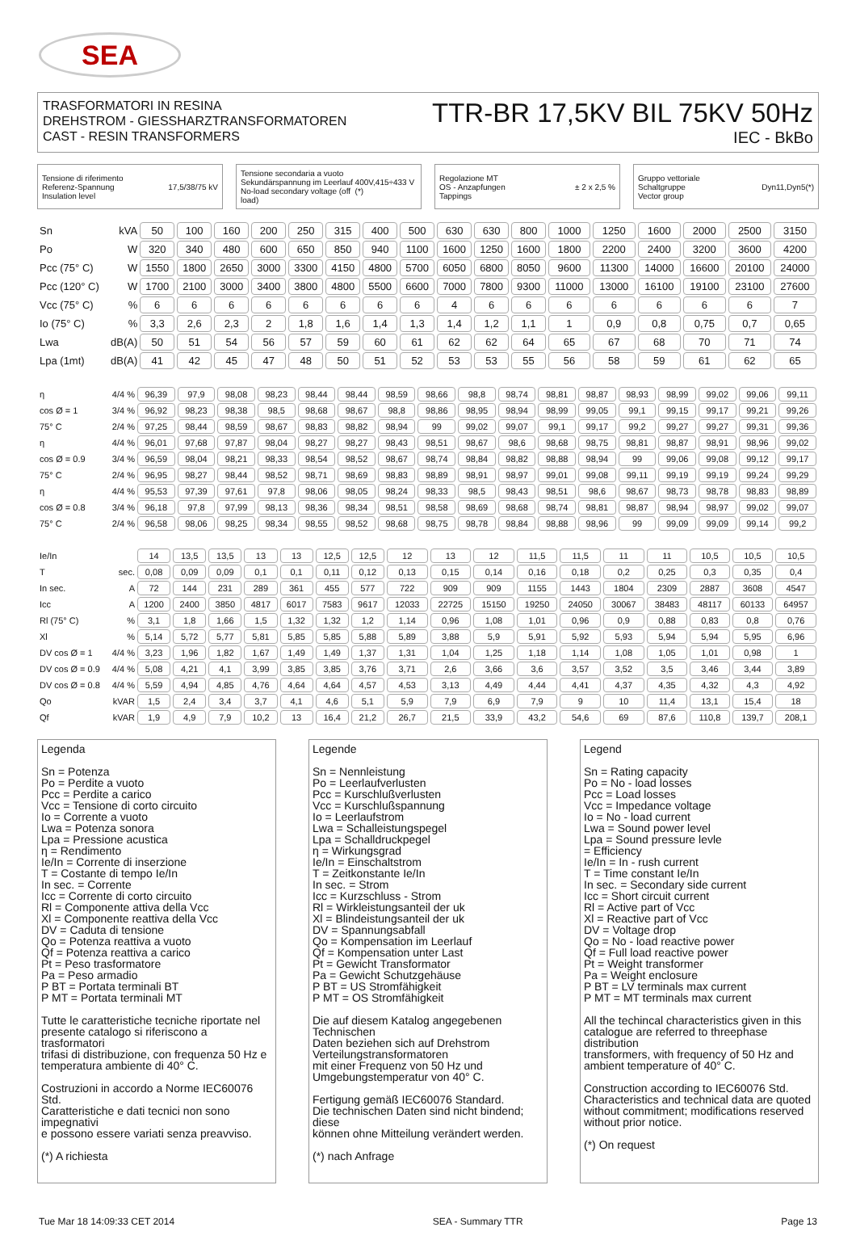SEA
TRASFORMATORI IN RESINA
DREHSTROM - GIESSHARZTRANSFORMATOREN
CAST - RESIN TRANSFORMERS
TTR-BR 17,5KV BIL 75KV 50Hz
IEC - BkBo
Tensione di riferimento
Referenz-Spannung
Insulation level 17,5/38/75 kV
Tensione secondaria a vuoto
Sekundärspannung im Leerlauf
No-load secondary voltage (off load) 400V,415÷433 V (*)
Regolazione MT
OS - Anzapfungen
Tappings ± 2 x 2,5 %
Gruppo vettoriale
Schaltgruppe
Vector group Dyn11,Dyn5(*)
| Sn | kVA | 50 | 100 | 160 | 200 | 250 | 315 | 400 | 500 | 630 | 630 | 800 | 1000 | 1250 | 1600 | 2000 | 2500 | 3150 |
| Po | W | 320 | 340 | 480 | 600 | 650 | 850 | 940 | 1100 | 1600 | 1250 | 1600 | 1800 | 2200 | 2400 | 3200 | 3600 | 4200 |
| Pcc (75° C) | W | 1550 | 1800 | 2650 | 3000 | 3300 | 4150 | 4800 | 5700 | 6050 | 6800 | 8050 | 9600 | 11300 | 14000 | 16600 | 20100 | 24000 |
| Pcc (120° C) | W | 1700 | 2100 | 3000 | 3400 | 3800 | 4800 | 5500 | 6600 | 7000 | 7800 | 9300 | 11000 | 13000 | 16100 | 19100 | 23100 | 27600 |
| Vcc (75° C) | % | 6 | 6 | 6 | 6 | 6 | 6 | 6 | 6 | 4 | 6 | 6 | 6 | 6 | 6 | 6 | 6 | 7 |
| Io (75° C) | % | 3,3 | 2,6 | 2,3 | 2 | 1,8 | 1,6 | 1,4 | 1,3 | 1,4 | 1,2 | 1,1 | 1 | 0,9 | 0,8 | 0,75 | 0,7 | 0,65 |
| Lwa | dB(A) | 50 | 51 | 54 | 56 | 57 | 59 | 60 | 61 | 62 | 62 | 64 | 65 | 67 | 68 | 70 | 71 | 74 |
| Lpa (1mt) | dB(A) | 41 | 42 | 45 | 47 | 48 | 50 | 51 | 52 | 53 | 53 | 55 | 56 | 58 | 59 | 61 | 62 | 65 |
| η | 4/4 % | 96,39 | 97,9 | 98,08 | 98,23 | 98,44 | 98,44 | 98,59 | 98,66 | 98,8 | 98,74 | 98,81 | 98,87 | 98,93 | 98,99 | 99,02 | 99,06 | 99,11 |
| cos Ø = 1 | 3/4 % | 96,92 | 98,23 | 98,38 | 98,5 | 98,68 | 98,67 | 98,8 | 98,86 | 98,95 | 98,94 | 98,99 | 99,05 | 99,1 | 99,15 | 99,17 | 99,21 | 99,26 |
| 75° C | 2/4 % | 97,25 | 98,44 | 98,59 | 98,67 | 98,83 | 98,82 | 98,94 | 99 | 99,02 | 99,07 | 99,1 | 99,17 | 99,2 | 99,27 | 99,27 | 99,31 | 99,36 |
| η | 4/4 % | 96,01 | 97,68 | 97,87 | 98,04 | 98,27 | 98,27 | 98,43 | 98,51 | 98,67 | 98,6 | 98,68 | 98,75 | 98,81 | 98,87 | 98,91 | 98,96 | 99,02 |
| cos Ø = 0.9 | 3/4 % | 96,59 | 98,04 | 98,21 | 98,33 | 98,54 | 98,52 | 98,67 | 98,74 | 98,84 | 98,82 | 98,88 | 98,94 | 99 | 99,06 | 99,08 | 99,12 | 99,17 |
| 75° C | 2/4 % | 96,95 | 98,27 | 98,44 | 98,52 | 98,71 | 98,69 | 98,83 | 98,89 | 98,91 | 98,97 | 99,01 | 99,08 | 99,11 | 99,19 | 99,19 | 99,24 | 99,29 |
| η | 4/4 % | 95,53 | 97,39 | 97,61 | 97,8 | 98,06 | 98,05 | 98,24 | 98,33 | 98,5 | 98,43 | 98,51 | 98,6 | 98,67 | 98,73 | 98,78 | 98,83 | 98,89 |
| cos Ø = 0.8 | 3/4 % | 96,18 | 97,8 | 97,99 | 98,13 | 98,36 | 98,34 | 98,51 | 98,58 | 98,69 | 98,68 | 98,74 | 98,81 | 98,87 | 98,94 | 98,97 | 99,02 | 99,07 |
| 75° C | 2/4 % | 96,58 | 98,06 | 98,25 | 98,34 | 98,55 | 98,52 | 98,68 | 98,75 | 98,78 | 98,84 | 98,88 | 98,96 | 99 | 99,09 | 99,09 | 99,14 | 99,2 |
| Ie/In | | 14 | 13,5 | 13,5 | 13 | 13 | 12,5 | 12,5 | 12 | 13 | 12 | 11,5 | 11,5 | 11 | 11 | 10,5 | 10,5 | 10,5 |
| T | sec. | 0,08 | 0,09 | 0,09 | 0,1 | 0,1 | 0,11 | 0,12 | 0,13 | 0,15 | 0,14 | 0,16 | 0,18 | 0,2 | 0,25 | 0,3 | 0,35 | 0,4 |
| In sec. | A | 72 | 144 | 231 | 289 | 361 | 455 | 577 | 722 | 909 | 909 | 1155 | 1443 | 1804 | 2309 | 2887 | 3608 | 4547 |
| Icc | A | 1200 | 2400 | 3850 | 4817 | 6017 | 7583 | 9617 | 12033 | 22725 | 15150 | 19250 | 24050 | 30067 | 38483 | 48117 | 60133 | 64957 |
| Rl (75° C) | % | 3,1 | 1,8 | 1,66 | 1,5 | 1,32 | 1,32 | 1,2 | 1,14 | 0,96 | 1,08 | 1,01 | 0,96 | 0,9 | 0,88 | 0,83 | 0,8 | 0,76 |
| Xl | % | 5,14 | 5,72 | 5,77 | 5,81 | 5,85 | 5,85 | 5,88 | 5,89 | 3,88 | 5,9 | 5,91 | 5,92 | 5,93 | 5,94 | 5,94 | 5,95 | 6,96 |
| DV cos Ø = 1 | 4/4 % | 3,23 | 1,96 | 1,82 | 1,67 | 1,49 | 1,49 | 1,37 | 1,31 | 1,04 | 1,25 | 1,18 | 1,14 | 1,08 | 1,05 | 1,01 | 0,98 | 1 |
| DV cos Ø = 0.9 | 4/4 % | 5,08 | 4,21 | 4,1 | 3,99 | 3,85 | 3,85 | 3,76 | 3,71 | 2,6 | 3,66 | 3,6 | 3,57 | 3,52 | 3,5 | 3,46 | 3,44 | 3,89 |
| DV cos Ø = 0.8 | 4/4 % | 5,59 | 4,94 | 4,85 | 4,76 | 4,64 | 4,64 | 4,57 | 4,53 | 3,13 | 4,49 | 4,44 | 4,41 | 4,37 | 4,35 | 4,32 | 4,3 | 4,92 |
| Qo | kVAR | 1,5 | 2,4 | 3,4 | 3,7 | 4,1 | 4,6 | 5,1 | 5,9 | 7,9 | 6,9 | 7,9 | 9 | 10 | 11,4 | 13,1 | 15,4 | 18 |
| Qf | kVAR | 1,9 | 4,9 | 7,9 | 10,2 | 13 | 16,4 | 21,2 | 26,7 | 21,5 | 33,9 | 43,2 | 54,6 | 69 | 87,6 | 110,8 | 139,7 | 208,1 |
Legenda
Sn = Potenza
Po = Perdite a vuoto
Pcc = Perdite a carico
Vcc = Tensione di corto circuito
Io = Corrente a vuoto
Lwa = Potenza sonora
Lpa = Pressione acustica
η = Rendimento
Ie/In = Corrente di inserzione
T = Costante di tempo Ie/In
In sec. = Corrente
Icc = Corrente di corto circuito
Rl = Componente attiva della Vcc
Xl = Componente reattiva della Vcc
DV = Caduta di tensione
Qo = Potenza reattiva a vuoto
Qf = Potenza reattiva a carico
Pt = Peso trasformatore
Pa = Peso armadio
P BT = Portata terminali BT
P MT = Portata terminali MT
Tutte le caratteristiche tecniche riportate nel presente catalogo si riferiscono a trasformatori
trifasi di distribuzione, con frequenza 50 Hz e temperatura ambiente di 40° C.
Costruzioni in accordo a Norme IEC60076 Std.
Caratteristiche e dati tecnici non sono impegnativi
e possono essere variati senza preavviso.
(*) A richiesta
Legende
Sn = Nennleistung
Po = Leerlaufverlusten
Pcc = Kurschlußverlusten
Vcc = Kurschlußspannung
Io = Leerlaufstrom
Lwa = Schalleistungspegel
Lpa = Schalldruckpegel
η = Wirkungsgrad
Ie/In = Einschaltstrom
T = Zeitkonstante Ie/In
In sec. = Strom
Icc = Kurzschluss - Strom
Rl = Wirkleistungsanteil der uk
Xl = Blindeistungsanteil der uk
DV = Spannungsabfall
Qo = Kompensation im Leerlauf
Qf = Kompensation unter Last
Pt = Gewicht Transformator
Pa = Gewicht Schutzgehäuse
P BT = US Stromfähigkeit
P MT = OS Stromfähigkeit
Die auf diesem Katalog angegebenen Technischen
Daten beziehen sich auf Drehstrom Verteilungstransformatoren
mit einer Frequenz von 50 Hz und Umgebungstemperatur von 40° C.
Fertigung gemäß IEC60076 Standard.
Die technischen Daten sind nicht bindend; diese
können ohne Mitteilung verändert werden.
(*) nach Anfrage
Legend
Sn = Rating capacity
Po = No - load losses
Pcc = Load losses
Vcc = Impedance voltage
Io = No - load current
Lwa = Sound power level
Lpa = Sound pressure levle
= Efficiency
Ie/In = In - rush current
T = Time constant Ie/In
In sec. = Secondary side current
Icc = Short circuit current
Rl = Active part of Vcc
Xl = Reactive part of Vcc
DV = Voltage drop
Qo = No - load reactive power
Qf = Full load reactive power
Pt = Weight transformer
Pa = Weight enclosure
P BT = LV terminals max current
P MT = MT terminals max current
All the techincal characteristics given in this catalogue are referred to threephase distribution
transformers, with frequency of 50 Hz and ambient temperature of 40° C.
Construction according to IEC60076 Std.
Characteristics and technical data are quoted
without commitment; modifications reserved without prior notice.
(*) On request
Tue Mar 18 14:09:33 CET 2014 SEA - Summary TTR Page 13